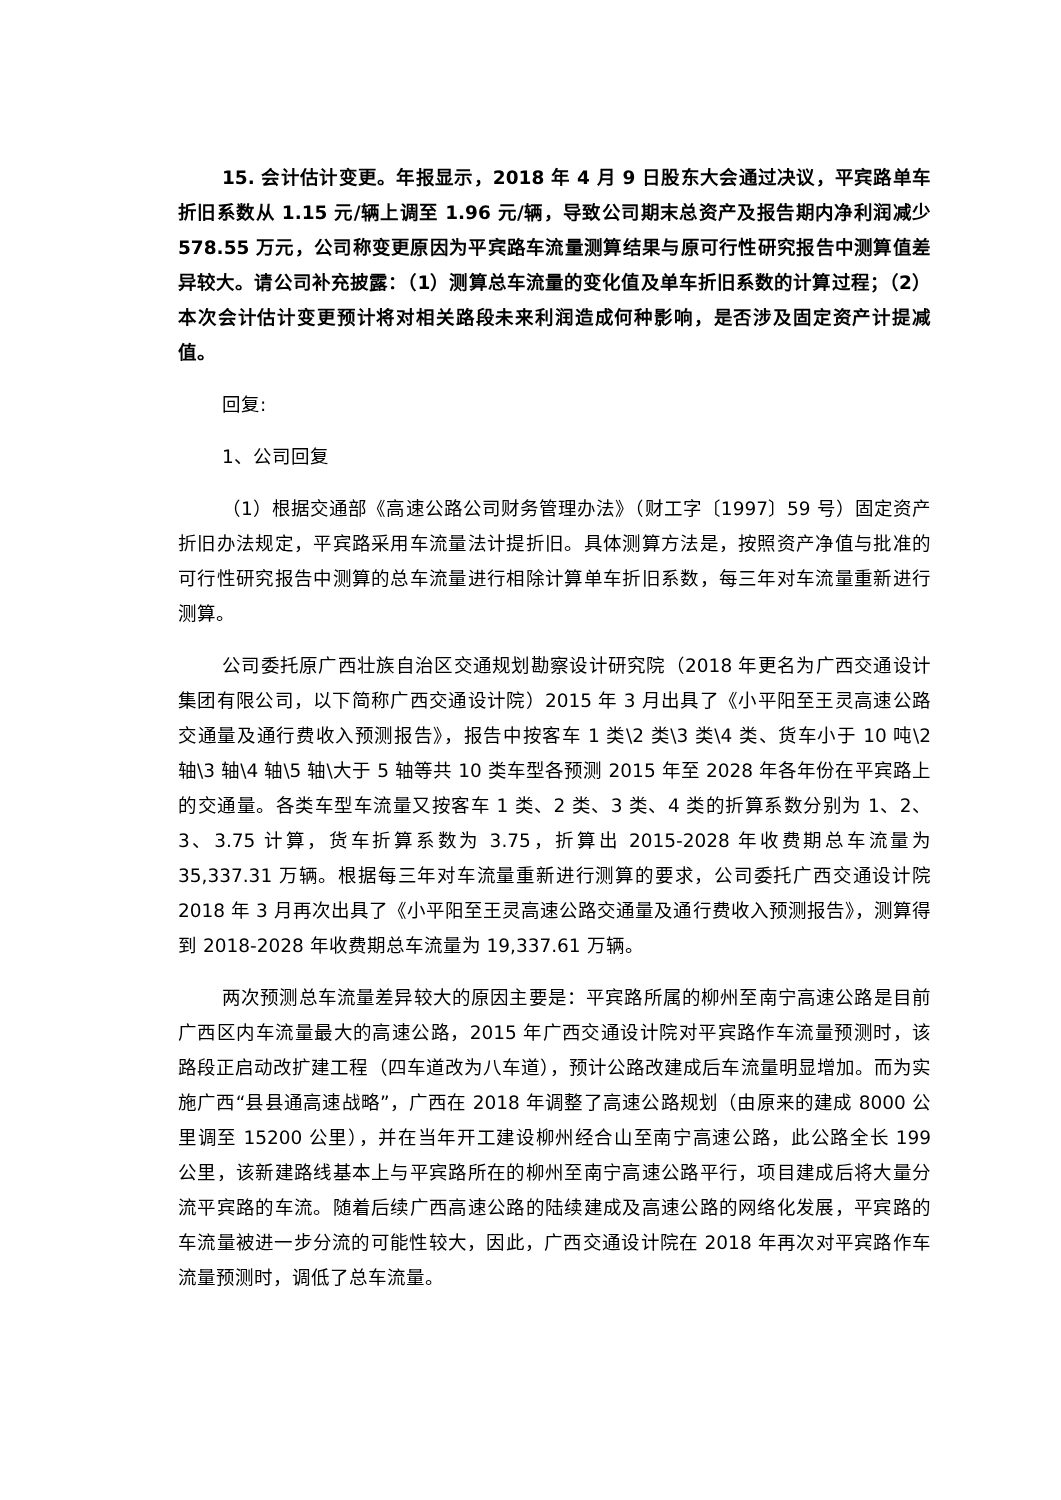15. 会计估计变更。年报显示，2018 年 4 月 9 日股东大会通过决议，平宾路单车折旧系数从 1.15 元/辆上调至 1.96 元/辆，导致公司期末总资产及报告期内净利润减少 578.55 万元，公司称变更原因为平宾路车流量测算结果与原可行性研究报告中测算值差异较大。请公司补充披露：（1）测算总车流量的变化值及单车折旧系数的计算过程；（2）本次会计估计变更预计将对相关路段未来利润造成何种影响，是否涉及固定资产计提减值。
回复:
1、公司回复
（1）根据交通部《高速公路公司财务管理办法》（财工字〔1997〕59 号）固定资产折旧办法规定，平宾路采用车流量法计提折旧。具体测算方法是，按照资产净值与批准的可行性研究报告中测算的总车流量进行相除计算单车折旧系数，每三年对车流量重新进行测算。
公司委托原广西壮族自治区交通规划勘察设计研究院（2018 年更名为广西交通设计集团有限公司，以下简称广西交通设计院）2015 年 3 月出具了《小平阳至王灵高速公路交通量及通行费收入预测报告》，报告中按客车 1 类\2 类\3 类\4 类、货车小于 10 吨\2 轴\3 轴\4 轴\5 轴\大于 5 轴等共 10 类车型各预测 2015 年至 2028 年各年份在平宾路上的交通量。各类车型车流量又按客车 1 类、2 类、3 类、4 类的折算系数分别为 1、2、3、3.75 计算，货车折算系数为 3.75，折算出 2015-2028 年收费期总车流量为 35,337.31 万辆。根据每三年对车流量重新进行测算的要求，公司委托广西交通设计院 2018 年 3 月再次出具了《小平阳至王灵高速公路交通量及通行费收入预测报告》，测算得到 2018-2028 年收费期总车流量为 19,337.61 万辆。
两次预测总车流量差异较大的原因主要是：平宾路所属的柳州至南宁高速公路是目前广西区内车流量最大的高速公路，2015 年广西交通设计院对平宾路作车流量预测时，该路段正启动改扩建工程（四车道改为八车道），预计公路改建成后车流量明显增加。而为实施广西“县县通高速战略”，广西在 2018 年调整了高速公路规划（由原来的建成 8000 公里调至 15200 公里），并在当年开工建设柳州经合山至南宁高速公路，此公路全长 199 公里，该新建路线基本上与平宾路所在的柳州至南宁高速公路平行，项目建成后将大量分流平宾路的车流。随着后续广西高速公路的陆续建成及高速公路的网络化发展，平宾路的车流量被进一步分流的可能性较大，因此，广西交通设计院在 2018 年再次对平宾路作车流量预测时，调低了总车流量。